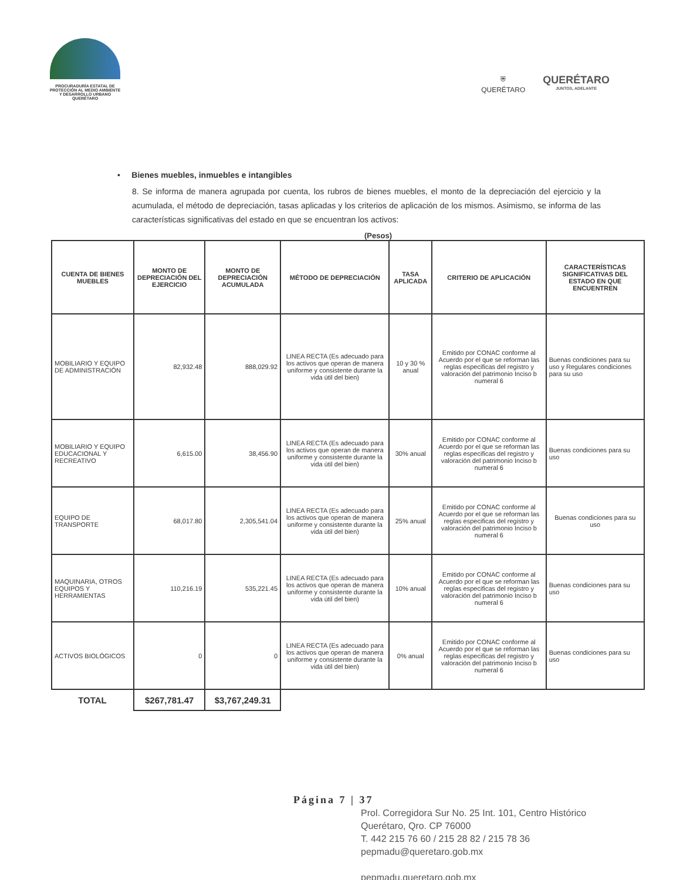PROCURADURÍA ESTATAL DE
PROTECCIÓN AL MEDIO AMBIENTE
Y DESARROLLO URBANO
QUERÉTARO
⛨
QUERÉTARO
QUERÉTARO
JUNTOS, ADELANTE
• Bienes muebles, inmuebles e intangibles
8. Se informa de manera agrupada por cuenta, los rubros de bienes muebles, el monto de la depreciación del ejercicio y la acumulada, el método de depreciación, tasas aplicadas y los criterios de aplicación de los mismos. Asimismo, se informa de las características significativas del estado en que se encuentran los activos:
(Pesos)
| CUENTA DE BIENES MUEBLES | MONTO DE DEPRECIACIÓN DEL EJERCICIO | MONTO DE DEPRECIACIÓN ACUMULADA | MÉTODO DE DEPRECIACIÓN | TASA APLICADA | CRITERIO DE APLICACIÓN | CARACTERÍSTICAS SIGNIFICATIVAS DEL ESTADO EN QUE ENCUENTREN |
| --- | --- | --- | --- | --- | --- | --- |
| MOBILIARIO Y EQUIPO DE ADMINISTRACIÓN | 82,932.48 | 888,029.92 | LINEA RECTA (Es adecuado para los activos que operan de manera uniforme y consistente durante la vida útil del bien) | 10 y 30 % anual | Emitido por CONAC conforme al Acuerdo por el que se reforman las reglas especificas del registro y valoración del patrimonio Inciso b numeral 6 | Buenas condiciones para su uso y Regulares condiciones para su uso |
| MOBILIARIO Y EQUIPO EDUCACIONAL Y RECREATIVO | 6,615.00 | 38,456.90 | LINEA RECTA (Es adecuado para los activos que operan de manera uniforme y consistente durante la vida útil del bien) | 30% anual | Emitido por CONAC conforme al Acuerdo por el que se reforman las reglas especificas del registro y valoración del patrimonio Inciso b numeral 6 | Buenas condiciones para su uso |
| EQUIPO DE TRANSPORTE | 68,017.80 | 2,305,541.04 | LINEA RECTA (Es adecuado para los activos que operan de manera uniforme y consistente durante la vida útil del bien) | 25% anual | Emitido por CONAC conforme al Acuerdo por el que se reforman las reglas especificas del registro y valoración del patrimonio Inciso b numeral 6 | Buenas condiciones para su uso |
| MAQUINARIA, OTROS EQUIPOS Y HERRAMIENTAS | 110,216.19 | 535,221.45 | LINEA RECTA (Es adecuado para los activos que operan de manera uniforme y consistente durante la vida útil del bien) | 10% anual | Emitido por CONAC conforme al Acuerdo por el que se reforman las reglas especificas del registro y valoración del patrimonio Inciso b numeral 6 | Buenas condiciones para su uso |
| ACTIVOS BIOLÓGICOS | 0 | 0 | LINEA RECTA (Es adecuado para los activos que operan de manera uniforme y consistente durante la vida útil del bien) | 0% anual | Emitido por CONAC conforme al Acuerdo por el que se reforman las reglas especificas del registro y valoración del patrimonio Inciso b numeral 6 | Buenas condiciones para su uso |
| TOTAL | $267,781.47 | $3,767,249.31 | | | | |
Página 7 | 37
Prol. Corregidora Sur No. 25 Int. 101, Centro Histórico
Querétaro, Qro. CP 76000
T. 442 215 76 60 / 215 28 82 / 215 78 36
pepmadu@queretaro.gob.mx
pepmadu.queretaro.gob.mx